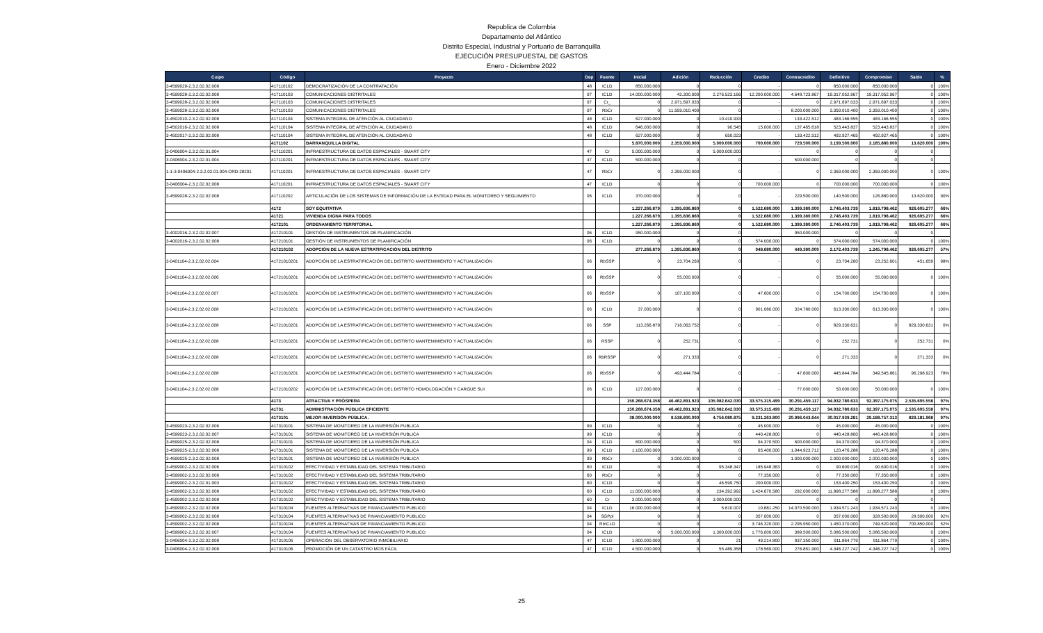Republica de Colombia
Departamento del Atlántico
Distrito Especial, Industrial y Portuario de Barranquilla
EJECUCIÓN PRESUPUESTAL DE GASTOS
Enero - Diciembre 2022
| Cuipo | Código | Proyecto | Dep | Fuente | Inicial | Adición | Reducción | Credito | Contracredito | Definitivo | Compromiso | Saldo | % |
| --- | --- | --- | --- | --- | --- | --- | --- | --- | --- | --- | --- | --- | --- |
| 3-4599029-2.3.2.02.02.008 | 417110102 | DEMOCRATIZACIÓN DE LA CONTRATACIÓN | 48 | ICLD | 850.000.000 | 0 | 0 | - | 0 | 850.000.000 | 850.000.000 | 0 | 100% |
| 3-4599028-2.3.2.02.02.008 | 417110103 | COMUNICACIONES DISTRITALES | 07 | ICLD | 14.000.000.000 | 42.300.000 | 2.276.523.166 | 12.200.000.000 | 4.648.723.867 | 19.317.052.967 | 19.317.052.967 | 0 | 100% |
| 3-4599028-2.3.2.02.02.008 | 417110103 | COMUNICACIONES DISTRITALES | 07 | Cr_ | 0 | 2.971.697.033 | 0 | - | 0 | 2.971.697.033 | 2.971.697.033 | 0 | 100% |
| 3-4599028-2.3.2.02.02.008 | 417110103 | COMUNICACIONES DISTRITALES | 07 | RbCr | 0 | 11.559.010.400 | 0 | - | 8.200.000.000 | 3.359.010.400 | 3.359.010.400 | 0 | 100% |
| 3-4502010-2.3.2.02.02.008 | 417110104 | SISTEMA INTEGRAL DE ATENCIÓN AL CIUDADANO | 48 | ICLD | 627.000.000 | 0 | 10.410.933 | - | 133.422.512 | 483.166.555 | 483.166.555 | 0 | 100% |
| 3-4502016-2.3.2.02.02.008 | 417110104 | SISTEMA INTEGRAL DE ATENCIÓN AL CIUDADANO | 48 | ICLD | 646.000.000 | 0 | 90.545 | 15.000.000 | 137.465.618 | 523.443.837 | 523.443.837 | 0 | 100% |
| 3-4502017-2.3.2.02.02.008 | 417110104 | SISTEMA INTEGRAL DE ATENCIÓN AL CIUDADANO | 48 | ICLD | 627.000.000 | 0 | 650.023 | - | 133.422.512 | 492.927.465 | 492.927.465 | 0 | 100% |
| | 4171102 | BARRANQUILLA DIGITAL | | | 5.870.000.000 | 2.359.000.000 | 5.000.000.000 | 700.000.000 | 729.500.000 | 3.199.500.000 | 3.185.880.000 | 13.620.000 | 100% |
| 3-0406004-2.3.2.02.01.004 | 417110201 | INFRAESTRUCTURA DE DATOS ESPACIALES - SMART CITY | 47 | Cr | 5.000.000.000 | 0 | 5.000.000.000 | - | 0 | 0 | 0 | 0 | |
| 3-0406004-2.3.2.02.01.004 | 417110201 | INFRAESTRUCTURA DE DATOS ESPACIALES - SMART CITY | 47 | ICLD | 500.000.000 | 0 | 0 | - | 500.000.000 | 0 | 0 | 0 | |
| 1-1-3-0406004-2.3.2.02.01.004-ORD-28201 | 417110201 | INFRAESTRUCTURA DE DATOS ESPACIALES - SMART CITY | 47 | RbCr | 0 | 2.359.000.000 | 0 | - | 0 | 2.359.000.000 | 2.359.000.000 | 0 | 100% |
| 3-0406004-2.3.2.02.02.008 | 417110201 | INFRAESTRUCTURA DE DATOS ESPACIALES - SMART CITY | 47 | ICLD | 0 | 0 | 0 | 700.000.000 | 0 | 700.000.000 | 700.000.000 | 0 | 100% |
| 3-4599028-2.3.2.02.02.008 | 417110202 | ARTICULACIÓN DE LOS SISTEMAS DE INFORMACIÓN DE LA ENTIDAD PARA EL MONITOREO Y SEGUIMIENTO | 06 | ICLD | 370.000.000 | 0 | 0 | - | 229.500.000 | 140.500.000 | 126.880.000 | 13.620.000 | 90% |
| | 4172 | SOY EQUITATIVA | | | 1.227.266.879 | 1.395.836.860 | 0 | 1.522.680.000 | 1.399.380.000 | 2.746.403.739 | 1.819.798.462 | 926.605.277 | 66% |
| | 41721 | VIVIENDA DIGNA PARA TODOS | | | 1.227.266.879 | 1.395.836.860 | 0 | 1.522.680.000 | 1.399.380.000 | 2.746.403.739 | 1.819.798.462 | 926.605.277 | 66% |
| | 4172101 | ORDENAMIENTO TERRITORIAL | | | 1.227.266.879 | 1.395.836.860 | 0 | 1.522.680.000 | 1.399.380.000 | 2.746.403.739 | 1.819.798.462 | 926.605.277 | 66% |
| 3-4002016-2.3.2.02.02.007 | 417210101 | GESTIÓN DE INSTRUMENTOS DE PLANIFICACIÓN | 06 | ICLD | 950.000.000 | 0 | 0 | - | 950.000.000 | 0 | 0 | 0 | |
| 3-4002016-2.3.2.02.02.008 | 417210101 | GESTIÓN DE INSTRUMENTOS DE PLANIFICACIÓN | 06 | ICLD | 0 | 0 | 0 | 574.000.000 | 0 | 574.000.000 | 574.000.000 | 0 | 100% |
| | 417210102 | ADOPCIÓN DE LA NUEVA ESTRATIFICACIÓN DEL DISTRITO | | | 277.266.879 | 1.395.836.860 | 0 | 948.680.000 | 449.380.000 | 2.172.403.739 | 1.245.798.462 | 926.605.277 | 57% |
| 3-0401104-2.3.2.02.02.004 | 41721010201 | ADOPCIÓN DE LA ESTRATIFICACIÓN DEL DISTRITO MANTENIMIENTO Y ACTUALIZACIÓN | 06 | RbSSP | 0 | 23.704.260 | 0 | - | 0 | 23.704.260 | 23.252.601 | 451.659 | 98% |
| 3-0401104-2.3.2.02.02.006 | 41721010201 | ADOPCIÓN DE LA ESTRATIFICACIÓN DEL DISTRITO MANTENIMIENTO Y ACTUALIZACIÓN | 06 | RbSSP | 0 | 55.000.000 | 0 | - | 0 | 55.000.000 | 55.000.000 | 0 | 100% |
| 3-0401104-2.3.2.02.02.007 | 41721010201 | ADOPCIÓN DE LA ESTRATIFICACIÓN DEL DISTRITO MANTENIMIENTO Y ACTUALIZACIÓN | 06 | RbSSP | 0 | 107.100.000 | 0 | 47.600.000 | 0 | 154.700.000 | 154.700.000 | 0 | 100% |
| 3-0401104-2.3.2.02.02.008 | 41721010201 | ADOPCIÓN DE LA ESTRATIFICACIÓN DEL DISTRITO MANTENIMIENTO Y ACTUALIZACIÓN | 06 | ICLD | 37.000.000 | 0 | 0 | 901.080.000 | 324.780.000 | 613.300.000 | 613.300.000 | 0 | 100% |
| 3-0401104-2.3.2.02.02.008 | 41721010201 | ADOPCIÓN DE LA ESTRATIFICACIÓN DEL DISTRITO MANTENIMIENTO Y ACTUALIZACIÓN | 06 | SSP | 113.266.879 | 716.063.752 | 0 | - | 0 | 829.330.631 | 0 | 829.330.631 | 0% |
| 3-0401104-2.3.2.02.02.008 | 41721010201 | ADOPCIÓN DE LA ESTRATIFICACIÓN DEL DISTRITO MANTENIMIENTO Y ACTUALIZACIÓN | 06 | RSSP | 0 | 252.731 | 0 | - | 0 | 252.731 | 0 | 252.731 | 0% |
| 3-0401104-2.3.2.02.02.008 | 41721010201 | ADOPCIÓN DE LA ESTRATIFICACIÓN DEL DISTRITO MANTENIMIENTO Y ACTUALIZACIÓN | 06 | RbRSSP | 0 | 271.333 | 0 | - | 0 | 271.333 | 0 | 271.333 | 0% |
| 3-0401104-2.3.2.02.02.008 | 41721010201 | ADOPCIÓN DE LA ESTRATIFICACIÓN DEL DISTRITO MANTENIMIENTO Y ACTUALIZACIÓN | 06 | RbSSP | 0 | 493.444.784 | 0 | - | 47.600.000 | 445.844.784 | 349.545.861 | 96.298.923 | 78% |
| 3-0401104-2.3.2.02.02.008 | 41721010202 | ADOPCIÓN DE LA ESTRATIFICACIÓN DEL DISTRITO HOMOLOGACIÓN Y CARGUE SUI | 06 | ICLD | 127.000.000 | 0 | 0 | - | 77.000.000 | 50.000.000 | 50.000.000 | 0 | 100% |
| | 4173 | ATRACTIVA Y PRÓSPERA | | | 150.268.674.358 | 46.462.891.923 | 105.082.642.030 | 33.575.315.499 | 30.291.459.117 | 94.932.780.633 | 92.397.175.075 | 2.535.605.558 | 97% |
| | 41731 | ADMINISTRACIÓN PÚBLICA EFICIENTE | | | 150.268.674.358 | 46.462.891.923 | 105.082.642.030 | 33.575.315.499 | 30.291.459.117 | 94.932.780.633 | 92.397.175.075 | 2.535.605.558 | 97% |
| | 4173101 | MEJOR INVERSIÓN PÚBLICA. | | | 38.000.000.000 | 8.538.800.000 | 4.756.080.875 | 9.231.263.800 | 20.996.043.644 | 30.017.939.281 | 29.188.757.313 | 829.181.968 | 97% |
| 3-4599023-2.3.2.02.02.006 | 417310101 | SISTEMA DE MONITOREO DE LA INVERSIÓN PUBLICA | 99 | ICLD | 0 | 0 | 0 | 45.000.000 | 0 | 45.000.000 | 45.000.000 | 0 | 100% |
| 3-4599023-2.3.2.02.02.007 | 417310101 | SISTEMA DE MONITOREO DE LA INVERSIÓN PUBLICA | 99 | ICLD | 0 | 0 | 0 | 440.428.800 | 0 | 440.428.800 | 440.428.800 | 0 | 100% |
| 3-4599025-2.3.2.02.02.008 | 417310101 | SISTEMA DE MONITOREO DE LA INVERSIÓN PUBLICA | 04 | ICLD | 600.000.000 | 0 | 500 | 94.370.500 | 600.000.000 | 94.370.000 | 94.370.000 | 0 | 100% |
| 3-4599025-2.3.2.02.02.008 | 417310101 | SISTEMA DE MONITOREO DE LA INVERSIÓN PUBLICA | 99 | ICLD | 1.100.000.000 | 0 | 0 | 65.400.000 | 1.044.923.712 | 120.476.288 | 120.476.288 | 0 | 100% |
| 3-4599025-2.3.2.02.02.008 | 417310101 | SISTEMA DE MONITOREO DE LA INVERSIÓN PUBLICA | 99 | RbCr | 0 | 3.000.000.000 | 0 | - | 1.000.000.000 | 2.000.000.000 | 2.000.000.000 | 0 | 100% |
| 3-4599002-2.3.2.02.02.006 | 417310102 | EFECTIVIDAD Y ESTABILIDAD DEL SISTEMA TRIBUTARIO | 60 | ICLD | 0 | 0 | 95.348.347 | 185.948.363 | 0 | 90.600.016 | 90.600.016 | 0 | 100% |
| 3-4599002-2.3.2.02.02.008 | 417310102 | EFECTIVIDAD Y ESTABILIDAD DEL SISTEMA TRIBUTARIO | 60 | RbCr | 0 | 0 | 0 | 77.350.000 | 0 | 77.350.000 | 77.350.000 | 0 | 100% |
| 3-4599002-2.3.2.02.01.003 | 417310102 | EFECTIVIDAD Y ESTABILIDAD DEL SISTEMA TRIBUTARIO | 60 | ICLD | 0 | 0 | 46.599.750 | 200.000.000 | 0 | 153.400.250 | 153.400.250 | 0 | 100% |
| 3-4599002-2.3.2.02.02.008 | 417310102 | EFECTIVIDAD Y ESTABILIDAD DEL SISTEMA TRIBUTARIO | 60 | ICLD | 11.000.000.000 | 0 | 234.392.992 | 1.424.670.580 | 292.000.000 | 11.898.277.588 | 11.898.277.588 | 0 | 100% |
| 3-4599002-2.3.2.02.02.008 | 417310102 | EFECTIVIDAD Y ESTABILIDAD DEL SISTEMA TRIBUTARIO | 60 | Cr | 3.000.000.000 | 0 | 3.000.000.000 | - | 0 | 0 | 0 | 0 | |
| 3-4599002-2.3.2.02.02.008 | 417310104 | FUENTES ALTERNATIVAS DE FINANCIAMIENTO PUBLICO | 04 | ICLD | 16.000.000.000 | 0 | 5.610.007 | 10.681.250 | 14.070.500.000 | 1.934.571.243 | 1.934.571.243 | 0 | 100% |
| 3-4599002-2.3.2.02.02.008 | 417310104 | FUENTES ALTERNATIVAS DE FINANCIAMIENTO PUBLICO | 04 | SGPpl | 0 | 0 | 0 | 357.000.000 | 0 | 357.000.000 | 328.500.000 | 28.500.000 | 92% |
| 3-4599002-2.3.2.02.02.008 | 417310104 | FUENTES ALTERNATIVAS DE FINANCIAMIENTO PUBLICO | 04 | RbICLD | 0 | 0 | 0 | 3.746.320.000 | 2.295.950.000 | 1.450.370.000 | 749.520.000 | 700.850.000 | 52% |
| 3-4599002-2.3.2.02.02.007 | 417310104 | FUENTES ALTERNATIVAS DE FINANCIAMIENTO PUBLICO | 04 | ICLD | 0 | 5.000.000.000 | 1.300.000.000 | 1.776.000.000 | 389.500.000 | 5.086.500.000 | 5.086.500.000 | 0 | 100% |
| 3-0406004-2.3.2.02.02.008 | 417310105 | OPERACIÓN DEL OBSERVATORIO INMOBILIARIO | 47 | ICLD | 1.800.000.000 | 0 | 21 | 49.214.800 | 937.350.000 | 911.864.779 | 911.864.779 | 0 | 100% |
| 3-0406004-2.3.2.02.02.008 | 417310106 | PROMOCIÓN DE UN CATASTRO MOS FÁCIL | 47 | ICLD | 4.500.000.000 | 0 | 55.489.358 | 178.569.000 | 276.851.900 | 4.346.227.742 | 4.346.227.742 | 0 | 100% |
25